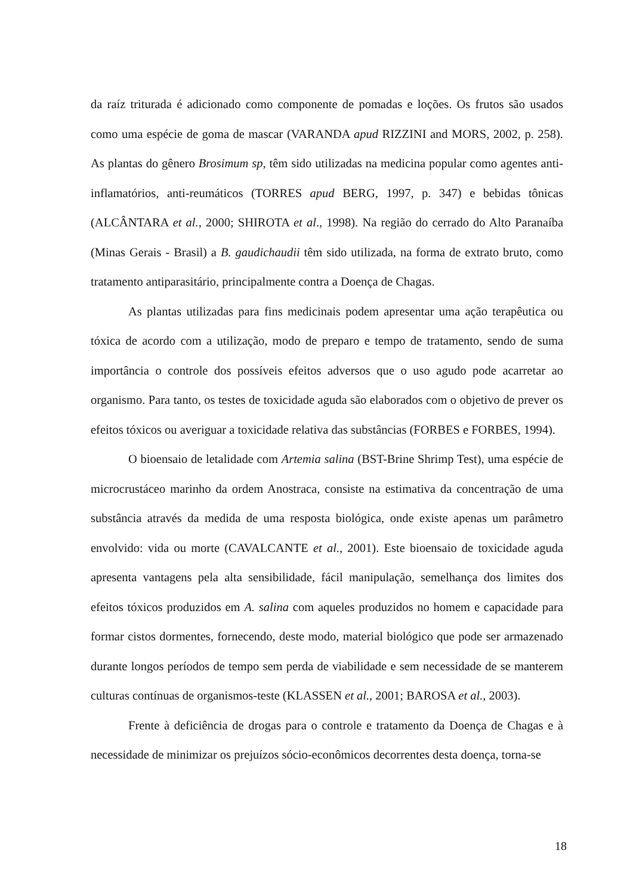da raíz triturada é adicionado como componente de pomadas e loções. Os frutos são usados como uma espécie de goma de mascar (VARANDA apud RIZZINI and MORS, 2002, p. 258). As plantas do gênero Brosimum sp, têm sido utilizadas na medicina popular como agentes anti-inflamatórios, anti-reumáticos (TORRES apud BERG, 1997, p. 347) e bebidas tônicas (ALCÂNTARA et al., 2000; SHIROTA et al., 1998). Na região do cerrado do Alto Paranaíba (Minas Gerais - Brasil) a B. gaudichaudii têm sido utilizada, na forma de extrato bruto, como tratamento antiparasitário, principalmente contra a Doença de Chagas.
As plantas utilizadas para fins medicinais podem apresentar uma ação terapêutica ou tóxica de acordo com a utilização, modo de preparo e tempo de tratamento, sendo de suma importância o controle dos possíveis efeitos adversos que o uso agudo pode acarretar ao organismo. Para tanto, os testes de toxicidade aguda são elaborados com o objetivo de prever os efeitos tóxicos ou averiguar a toxicidade relativa das substâncias (FORBES e FORBES, 1994).
O bioensaio de letalidade com Artemia salina (BST-Brine Shrimp Test), uma espécie de microcrustáceo marinho da ordem Anostraca, consiste na estimativa da concentração de uma substância através da medida de uma resposta biológica, onde existe apenas um parâmetro envolvido: vida ou morte (CAVALCANTE et al., 2001). Este bioensaio de toxicidade aguda apresenta vantagens pela alta sensibilidade, fácil manipulação, semelhança dos limites dos efeitos tóxicos produzidos em A. salina com aqueles produzidos no homem e capacidade para formar cistos dormentes, fornecendo, deste modo, material biológico que pode ser armazenado durante longos períodos de tempo sem perda de viabilidade e sem necessidade de se manterem culturas contínuas de organismos-teste (KLASSEN et al., 2001; BAROSA et al., 2003).
Frente à deficiência de drogas para o controle e tratamento da Doença de Chagas e à necessidade de minimizar os prejuízos sócio-econômicos decorrentes desta doença, torna-se
18